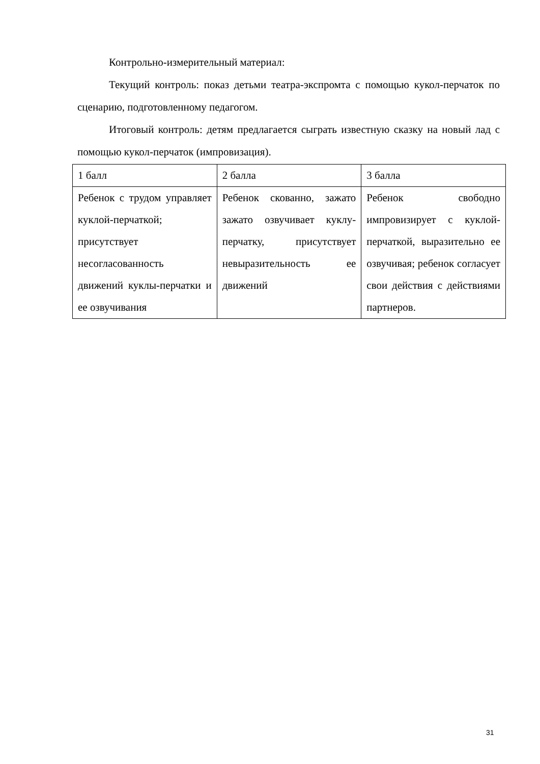Контрольно-измерительный материал:
Текущий контроль: показ детьми театра-экспромта с помощью кукол-перчаток по сценарию, подготовленному педагогом.
Итоговый контроль: детям предлагается сыграть известную сказку на новый лад с помощью кукол-перчаток (импровизация).
| 1 балл | 2 балла | 3 балла |
| Ребенок с трудом управляет куклой-перчаткой; присутствует несогласованность движений куклы-перчатки и ее озвучивания | Ребенок скованно, зажато зажато озвучивает куклу-перчатку, присутствует невыразительность ее движений | Ребенок свободно импровизирует с куклой-перчаткой, выразительно ее озвучивая; ребенок согласует свои действия с действиями партнеров. |
31